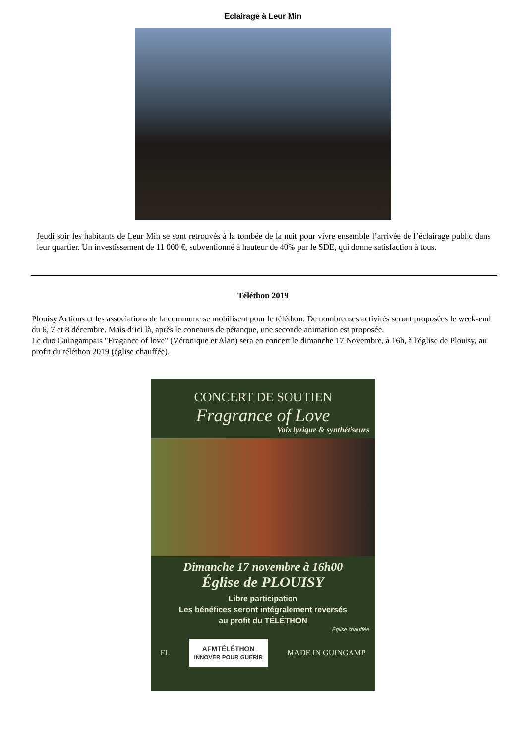Eclairage à Leur Min
Jeudi soir les habitants de Leur Min se sont retrouvés à la tombée de la nuit pour vivre ensemble l’arrivée de l’éclairage public dans leur quartier. Un investissement de 11 000 €, subventionné à hauteur de 40% par le SDE, qui donne satisfaction à tous.
Téléthon 2019
Plouisy Actions et les associations de la commune se mobilisent pour le téléthon. De nombreuses activités seront proposées le week-end du 6, 7 et 8 décembre. Mais d’ici là, après le concours de pétanque, une seconde animation est proposée.
Le duo Guingampais "Fragance of love" (Véronique et Alan) sera en concert le dimanche 17 Novembre, à 16h, à l'église de Plouisy, au profit du téléthon 2019 (église chauffée).
CONCERT DE SOUTIEN
Fragrance of Love
Voix lyrique & synthétiseurs
Dimanche 17 novembre à 16h00
Église de PLOUISY
Libre participation
Les bénéfices seront intégralement reversés
au profit du TÉLÉTHON
Église chauffée
FL AFMTÉLÉTHON
INNOVER POUR GUERIR MADE IN GUINGAMP